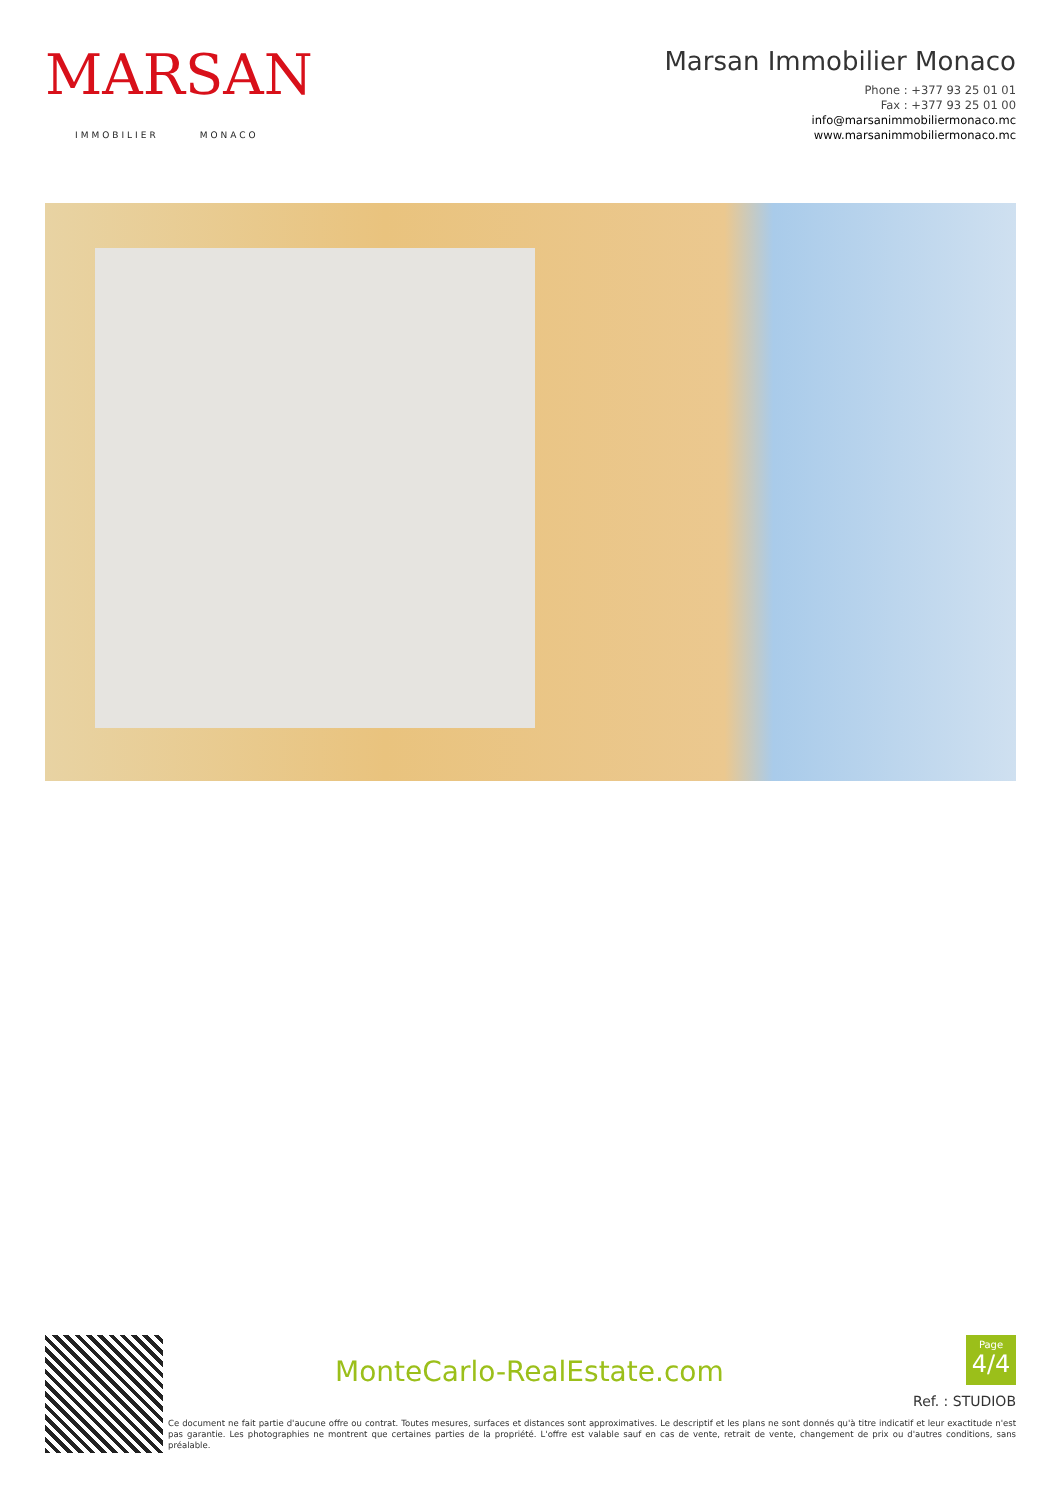MARSAN
IMMOBILIER MONACO
Marsan Immobilier Monaco
Phone : +377 93 25 01 01
Fax : +377 93 25 01 00
info@marsanimmobiliermonaco.mc
www.marsanimmobiliermonaco.mc
MonteCarlo-RealEstate.com
Page
4/4
Ref. : STUDIOB
Ce document ne fait partie d'aucune offre ou contrat. Toutes mesures, surfaces et distances sont approximatives. Le descriptif et les plans ne sont donnés qu'à titre indicatif et leur exactitude n'est pas garantie. Les photographies ne montrent que certaines parties de la propriété. L'offre est valable sauf en cas de vente, retrait de vente, changement de prix ou d'autres conditions, sans préalable.